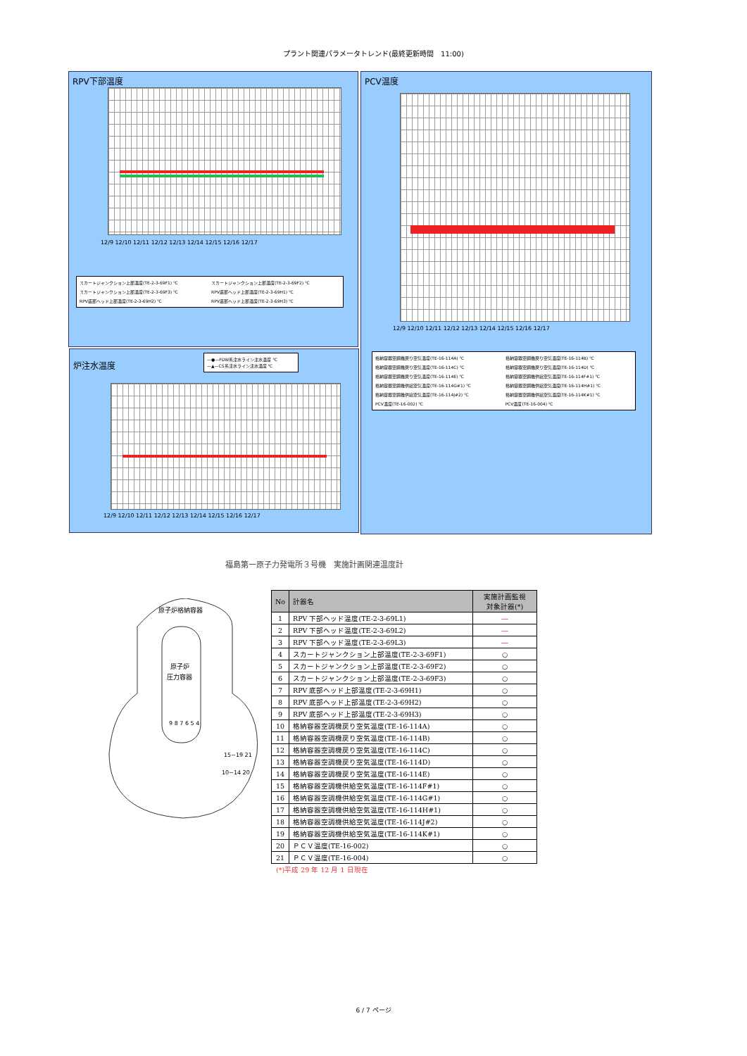プラント関連パラメータトレンド(最終更新時間　11:00)
RPV下部温度
12/9 12/10 12/11 12/12 12/13 12/14 12/15 12/16 12/17
スカートジャンクション上部温度(TE-2-3-69F1) ℃ スカートジャンクション上部温度(TE-2-3-69F2) ℃ スカートジャンクション上部温度(TE-2-3-69F3) ℃ RPV底部ヘッド上部温度(TE-2-3-69H1) ℃ RPV底部ヘッド上部温度(TE-2-3-69H2) ℃ RPV底部ヘッド上部温度(TE-2-3-69H3) ℃
PCV温度
12/9 12/10 12/11 12/12 12/13 12/14 12/15 12/16 12/17
格納容器空調機戻り空気温度(TE-16-114A) ℃ 格納容器空調機戻り空気温度(TE-16-114B) ℃ 格納容器空調機戻り空気温度(TE-16-114C) ℃ 格納容器空調機戻り空気温度(TE-16-114D) ℃ 格納容器空調機戻り空気温度(TE-16-114E) ℃ 格納容器空調機供給空気温度(TE-16-114F#1) ℃ 格納容器空調機供給空気温度(TE-16-114G#1) ℃ 格納容器空調機供給空気温度(TE-16-114H#1) ℃ 格納容器空調機供給空気温度(TE-16-114J#2) ℃ 格納容器空調機供給空気温度(TE-16-114K#1) ℃ PCV温度(TE-16-002) ℃ PCV温度(TE-16-004) ℃
炉注水温度
—●—FDW系注水ライン注水温度 ℃
—▲—CS系注水ライン注水温度 ℃
12/9 12/10 12/11 12/12 12/13 12/14 12/15 12/16 12/17
福島第一原子力発電所３号機　実施計画関連温度計
原子炉格納容器
原子炉
圧力容器
9 8 7 6 5 4
15~19 21
10~14 20
| No | 計器名 | 実施計画監視 対象計器(*) |
| --- | --- | --- |
| 1 | RPV 下部ヘッド温度(TE-2-3-69L1) | ― |
| 2 | RPV 下部ヘッド温度(TE-2-3-69L2) | ― |
| 3 | RPV 下部ヘッド温度(TE-2-3-69L3) | ― |
| 4 | スカートジャンクション上部温度(TE-2-3-69F1) | ○ |
| 5 | スカートジャンクション上部温度(TE-2-3-69F2) | ○ |
| 6 | スカートジャンクション上部温度(TE-2-3-69F3) | ○ |
| 7 | RPV 底部ヘッド上部温度(TE-2-3-69H1) | ○ |
| 8 | RPV 底部ヘッド上部温度(TE-2-3-69H2) | ○ |
| 9 | RPV 底部ヘッド上部温度(TE-2-3-69H3) | ○ |
| 10 | 格納容器空調機戻り空気温度(TE-16-114A) | ○ |
| 11 | 格納容器空調機戻り空気温度(TE-16-114B) | ○ |
| 12 | 格納容器空調機戻り空気温度(TE-16-114C) | ○ |
| 13 | 格納容器空調機戻り空気温度(TE-16-114D) | ○ |
| 14 | 格納容器空調機戻り空気温度(TE-16-114E) | ○ |
| 15 | 格納容器空調機供給空気温度(TE-16-114F#1) | ○ |
| 16 | 格納容器空調機供給空気温度(TE-16-114G#1) | ○ |
| 17 | 格納容器空調機供給空気温度(TE-16-114H#1) | ○ |
| 18 | 格納容器空調機供給空気温度(TE-16-114J#2) | ○ |
| 19 | 格納容器空調機供給空気温度(TE-16-114K#1) | ○ |
| 20 | ＰＣＶ温度(TE-16-002) | ○ |
| 21 | ＰＣＶ温度(TE-16-004) | ○ |
(*)平成 29 年 12 月 1 日現在
6 / 7 ページ